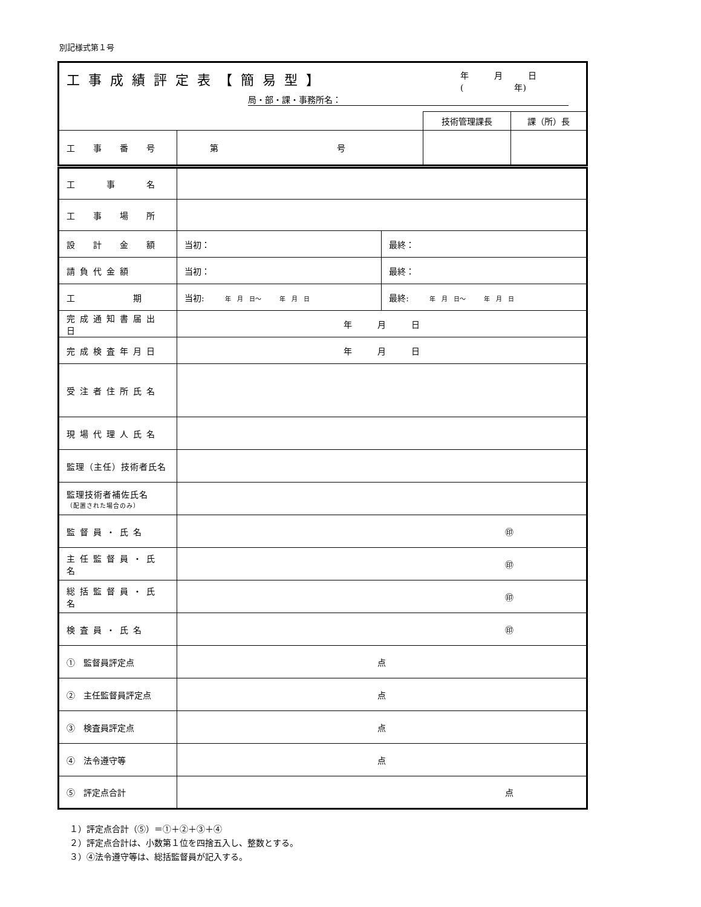別記様式第１号
| 工事成績評定表【簡易型】 年 月 日 ( 年) 局・部・課・事務所名： | | | |
| | | 技術管理課長 | 課（所）長 |
| 工 事 番 号 | 第 号 | | |
| 工 事 名 | | |
| 工 事 場 所 | | |
| 設 計 金 額 | 当初： | 最終： |
| 請負代金額 | 当初： | 最終： |
| 工 期 | 当初: 年 月 日～ 年 月 日 | 最終: 年 月 日～ 年 月 日 |
| 完成通知書届出日 | 年 月 日 | |
| 完成検査年月日 | 年 月 日 | |
| 受注者住所氏名 | | |
| 現場代理人氏名 | | |
| 監理（主任）技術者氏名 | | |
| 監理技術者補佐氏名 （配置された場合のみ） | | |
| 監督員・氏名 | ㊞ | |
| 主任監督員・氏名 | ㊞ | |
| 総括監督員・氏名 | ㊞ | |
| 検査員・氏名 | ㊞ | |
| ① 監督員評定点 | 点 | |
| ② 主任監督員評定点 | 点 | |
| ③ 検査員評定点 | 点 | |
| ④ 法令遵守等 | 点 | |
| ⑤ 評定点合計 | 点 | |
１）評定点合計（⑤）＝①＋②＋③＋④
２）評定点合計は、小数第１位を四捨五入し、整数とする。
３）④法令遵守等は、総括監督員が記入する。